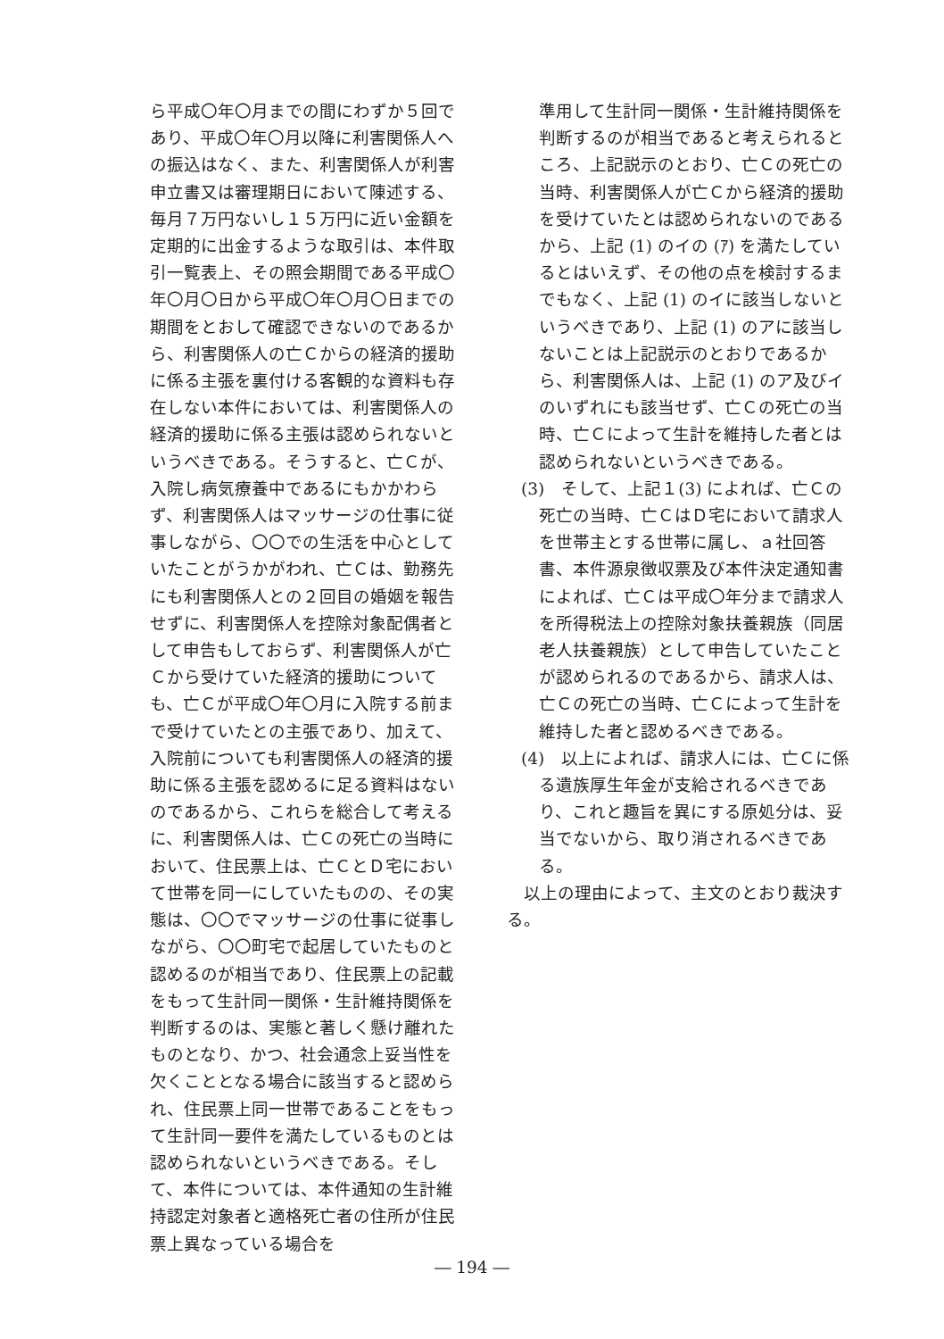ら平成〇年〇月までの間にわずか５回であり、平成〇年〇月以降に利害関係人への振込はなく、また、利害関係人が利害申立書又は審理期日において陳述する、毎月７万円ないし１５万円に近い金額を定期的に出金するような取引は、本件取引一覧表上、その照会期間である平成〇年〇月〇日から平成〇年〇月〇日までの期間をとおして確認できないのであるから、利害関係人の亡Ｃからの経済的援助に係る主張を裏付ける客観的な資料も存在しない本件においては、利害関係人の経済的援助に係る主張は認められないというべきである。そうすると、亡Ｃが、入院し病気療養中であるにもかかわらず、利害関係人はマッサージの仕事に従事しながら、〇〇での生活を中心としていたことがうかがわれ、亡Ｃは、勤務先にも利害関係人との２回目の婚姻を報告せずに、利害関係人を控除対象配偶者として申告もしておらず、利害関係人が亡Ｃから受けていた経済的援助についても、亡Ｃが平成〇年〇月に入院する前まで受けていたとの主張であり、加えて、入院前についても利害関係人の経済的援助に係る主張を認めるに足る資料はないのであるから、これらを総合して考えるに、利害関係人は、亡Ｃの死亡の当時において、住民票上は、亡ＣとＤ宅において世帯を同一にしていたものの、その実態は、〇〇でマッサージの仕事に従事しながら、〇〇町宅で起居していたものと認めるのが相当であり、住民票上の記載をもって生計同一関係・生計維持関係を判断するのは、実態と著しく懸け離れたものとなり、かつ、社会通念上妥当性を欠くこととなる場合に該当すると認められ、住民票上同一世帯であることをもって生計同一要件を満たしているものとは認められないというべきである。そして、本件については、本件通知の生計維持認定対象者と適格死亡者の住所が住民票上異なっている場合を
準用して生計同一関係・生計維持関係を判断するのが相当であると考えられるところ、上記説示のとおり、亡Ｃの死亡の当時、利害関係人が亡Ｃから経済的援助を受けていたとは認められないのであるから、上記 (1) のイの (ｱ) を満たしているとはいえず、その他の点を検討するまでもなく、上記 (1) のイに該当しないというべきであり、上記 (1) のアに該当しないことは上記説示のとおりであるから、利害関係人は、上記 (1) のア及びイのいずれにも該当せず、亡Ｃの死亡の当時、亡Ｃによって生計を維持した者とは認められないというべきである。
(3)　そして、上記１(3) によれば、亡Ｃの死亡の当時、亡ＣはＤ宅において請求人を世帯主とする世帯に属し、ａ社回答書、本件源泉徴収票及び本件決定通知書によれば、亡Ｃは平成〇年分まで請求人を所得税法上の控除対象扶養親族（同居老人扶養親族）として申告していたことが認められるのであるから、請求人は、亡Ｃの死亡の当時、亡Ｃによって生計を維持した者と認めるべきである。
(4)　以上によれば、請求人には、亡Ｃに係る遺族厚生年金が支給されるべきであり、これと趣旨を異にする原処分は、妥当でないから、取り消されるべきである。
　以上の理由によって、主文のとおり裁決する。
― 194 ―